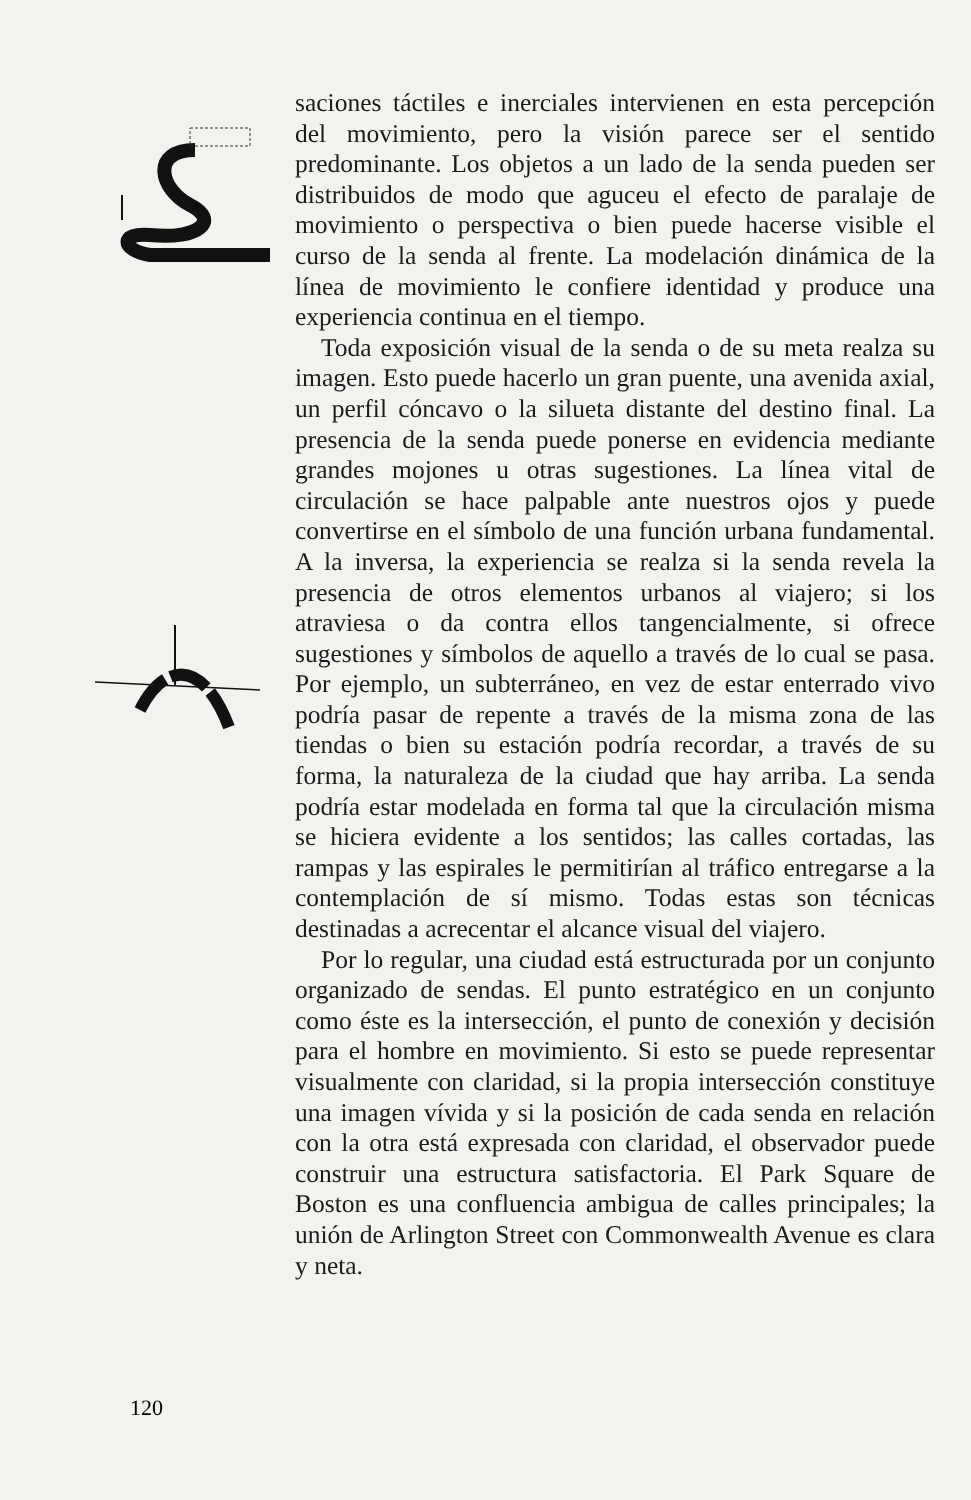120
saciones táctiles e inerciales intervienen en esta percepción del movimiento, pero la visión parece ser el sentido predominante. Los objetos a un lado de la senda pueden ser distribuidos de modo que aguceu el efecto de paralaje de movimiento o perspectiva o bien puede hacerse visible el curso de la senda al frente. La modelación dinámica de la línea de movimiento le confiere identidad y produce una experiencia continua en el tiempo.
Toda exposición visual de la senda o de su meta realza su imagen. Esto puede hacerlo un gran puente, una avenida axial, un perfil cóncavo o la silueta distante del destino final. La presencia de la senda puede ponerse en evidencia mediante grandes mojones u otras sugestiones. La línea vital de circulación se hace palpable ante nuestros ojos y puede convertirse en el símbolo de una función urbana fundamental. A la inversa, la experiencia se realza si la senda revela la presencia de otros elementos urbanos al viajero; si los atraviesa o da contra ellos tangencialmente, si ofrece sugestiones y símbolos de aquello a través de lo cual se pasa. Por ejemplo, un subterráneo, en vez de estar enterrado vivo podría pasar de repente a través de la misma zona de las tiendas o bien su estación podría recordar, a través de su forma, la naturaleza de la ciudad que hay arriba. La senda podría estar modelada en forma tal que la circulación misma se hiciera evidente a los sentidos; las calles cortadas, las rampas y las espirales le permitirían al tráfico entregarse a la contemplación de sí mismo. Todas estas son técnicas destinadas a acrecentar el alcance visual del viajero.
Por lo regular, una ciudad está estructurada por un conjunto organizado de sendas. El punto estratégico en un conjunto como éste es la intersección, el punto de conexión y decisión para el hombre en movimiento. Si esto se puede representar visualmente con claridad, si la propia intersección constituye una imagen vívida y si la posición de cada senda en relación con la otra está expresada con claridad, el observador puede construir una estructura satisfactoria. El Park Square de Boston es una confluencia ambigua de calles principales; la unión de Arlington Street con Commonwealth Avenue es clara y neta.